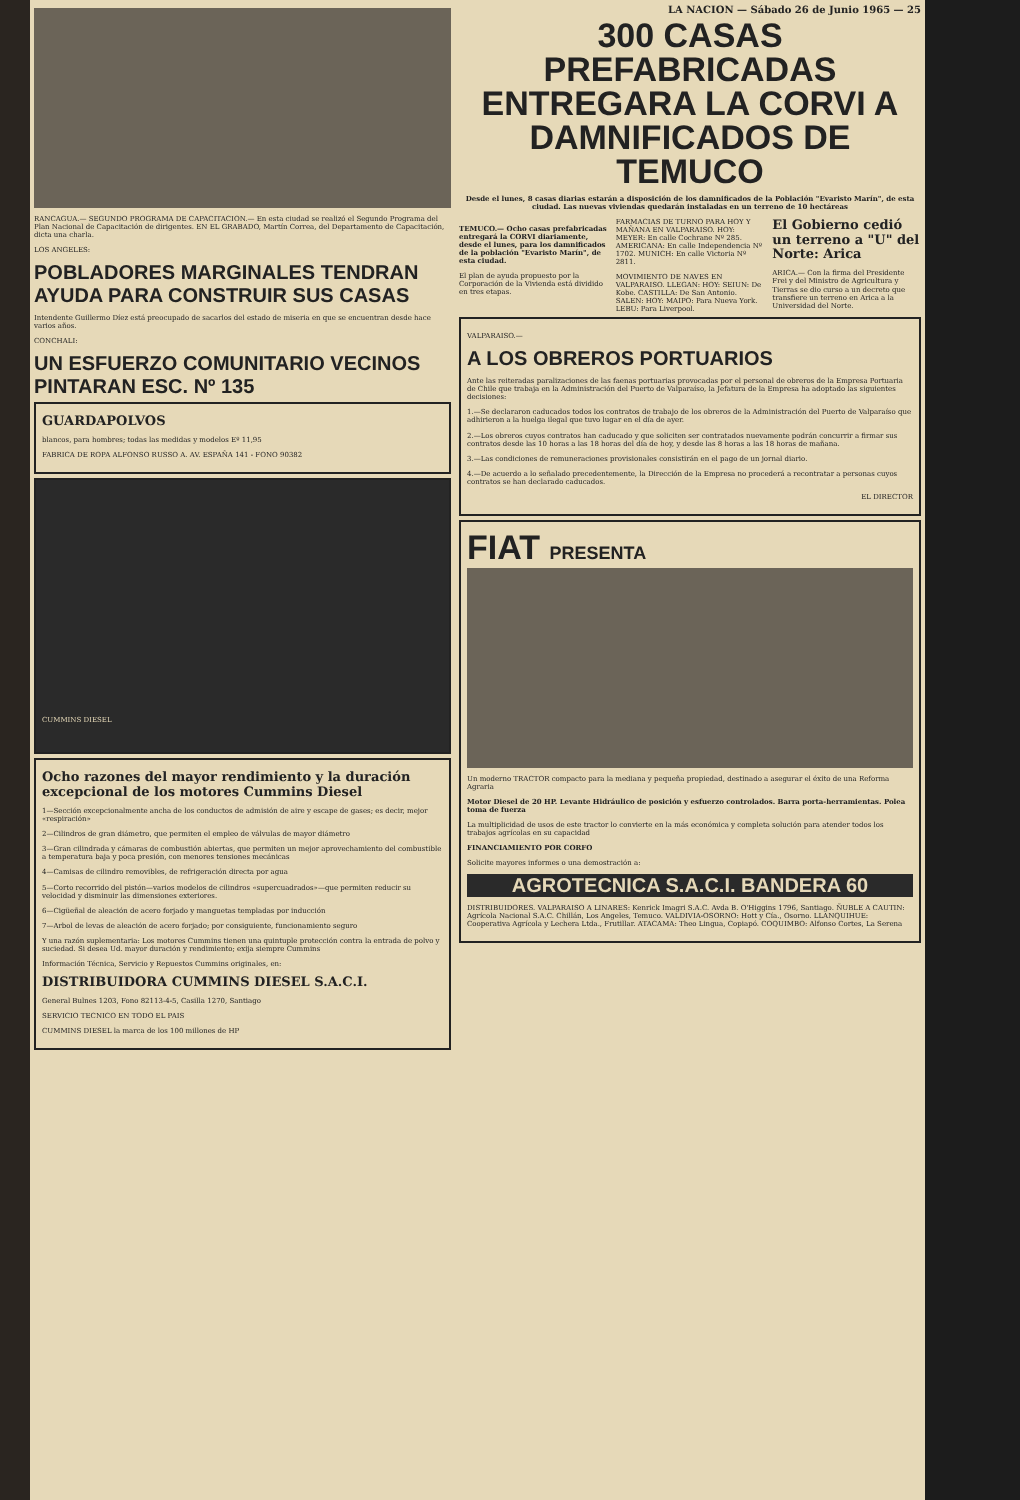RANCAGUA.— SEGUNDO PROGRAMA DE CAPACITACION.— En esta ciudad se realizó el Segundo Programa del Plan Nacional de Capacitación de dirigentes. EN EL GRABADO, Martín Correa, del Departamento de Capacitación, dicta una charla.
LOS ANGELES:
POBLADORES MARGINALES TENDRAN AYUDA PARA CONSTRUIR SUS CASAS
Intendente Guillermo Díez está preocupado de sacarlos del estado de miseria en que se encuentran desde hace varios años.
CONCHALI:
UN ESFUERZO COMUNITARIO VECINOS PINTARAN ESC. Nº 135
GUARDAPOLVOS
blancos, para hombres; todas las medidas y modelos Eº 11,95
FABRICA DE ROPA ALFONSO RUSSO A. AV. ESPAÑA 141 - FONO 90382
CUMMINS DIESEL
Ocho razones del mayor rendimiento y la duración excepcional de los motores Cummins Diesel
1—Sección excepcionalmente ancha de los conductos de admisión de aire y escape de gases; es decir, mejor «respiración»
2—Cilindros de gran diámetro, que permiten el empleo de válvulas de mayor diámetro
3—Gran cilindrada y cámaras de combustión abiertas, que permiten un mejor aprovechamiento del combustible a temperatura baja y poca presión, con menores tensiones mecánicas
4—Camisas de cilindro removibles, de refrigeración directa por agua
5—Corto recorrido del pistón—varios modelos de cilindros «supercuadrados»—que permiten reducir su velocidad y disminuir las dimensiones exteriores.
6—Cigüeñal de aleación de acero forjado y manguetas templadas por inducción
7—Arbol de levas de aleación de acero forjado; por consiguiente, funcionamiento seguro
Y una razón suplementaria: Los motores Cummins tienen una quintuple protección contra la entrada de polvo y suciedad. Si desea Ud. mayor duración y rendimiento; exija siempre Cummins
Información Técnica, Servicio y Repuestos Cummins originales, en:
DISTRIBUIDORA CUMMINS DIESEL S.A.C.I.
General Bulnes 1203, Fono 82113-4-5, Casilla 1270, Santiago
SERVICIO TECNICO EN TODO EL PAIS
CUMMINS DIESEL la marca de los 100 millones de HP
LA NACION — Sábado 26 de Junio 1965 — 25
300 CASAS PREFABRICADAS ENTREGARA LA CORVI A DAMNIFICADOS DE TEMUCO
Desde el lunes, 8 casas diarias estarán a disposición de los damnificados de la Población "Evaristo Marín", de esta ciudad. Las nuevas viviendas quedarán instaladas en un terreno de 10 hectáreas
TEMUCO.— Ocho casas prefabricadas entregará la CORVI diariamente, desde el lunes, para los damnificados de la población "Evaristo Marín", de esta ciudad.
El plan de ayuda propuesto por la Corporación de la Vivienda está dividido en tres etapas.
FARMACIAS DE TURNO PARA HOY Y MAÑANA EN VALPARAISO. HOY: MEYER: En calle Cochrane Nº 285. AMERICANA: En calle Independencia Nº 1702. MUNICH: En calle Victoria Nº 2811.
MOVIMIENTO DE NAVES EN VALPARAISO. LLEGAN: HOY: SEIUN: De Kobe. CASTILLA: De San Antonio. SALEN: HOY: MAIPO: Para Nueva York. LEBU: Para Liverpool.
El Gobierno cedió un terreno a "U" del Norte: Arica
ARICA.— Con la firma del Presidente Frei y del Ministro de Agricultura y Tierras se dio curso a un decreto que transfiere un terreno en Arica a la Universidad del Norte.
VALPARAISO.—
A LOS OBREROS PORTUARIOS
Ante las reiteradas paralizaciones de las faenas portuarias provocadas por el personal de obreros de la Empresa Portuaria de Chile que trabaja en la Administración del Puerto de Valparaíso, la Jefatura de la Empresa ha adoptado las siguientes decisiones:
1.—Se declararon caducados todos los contratos de trabajo de los obreros de la Administración del Puerto de Valparaíso que adhirieron a la huelga ilegal que tuvo lugar en el día de ayer.
2.—Los obreros cuyos contratos han caducado y que soliciten ser contratados nuevamente podrán concurrir a firmar sus contratos desde las 10 horas a las 18 horas del día de hoy, y desde las 8 horas a las 18 horas de mañana.
3.—Las condiciones de remuneraciones provisionales consistirán en el pago de un jornal diario.
4.—De acuerdo a lo señalado precedentemente, la Dirección de la Empresa no procederá a recontratar a personas cuyos contratos se han declarado caducados.
EL DIRECTOR
FIAT PRESENTA
Un moderno TRACTOR compacto para la mediana y pequeña propiedad, destinado a asegurar el éxito de una Reforma Agraria
Motor Diesel de 20 HP. Levante Hidráulico de posición y esfuerzo controlados. Barra porta-herramientas. Polea toma de fuerza
La multiplicidad de usos de este tractor lo convierte en la más económica y completa solución para atender todos los trabajos agrícolas en su capacidad
FINANCIAMIENTO POR CORFO
Solicite mayores informes o una demostración a:
AGROTECNICA S.A.C.I. BANDERA 60
DISTRIBUIDORES. VALPARAISO A LINARES: Kenrick Imagri S.A.C. Avda B. O'Higgins 1796, Santiago. ÑUBLE A CAUTIN: Agrícola Nacional S.A.C. Chillán, Los Angeles, Temuco. VALDIVIA-OSORNO: Hott y Cía., Osorno. LLANQUIHUE: Cooperativa Agrícola y Lechera Ltda., Frutillar. ATACAMA: Theo Lingua, Copiapó. COQUIMBO: Alfonso Cortes, La Serena